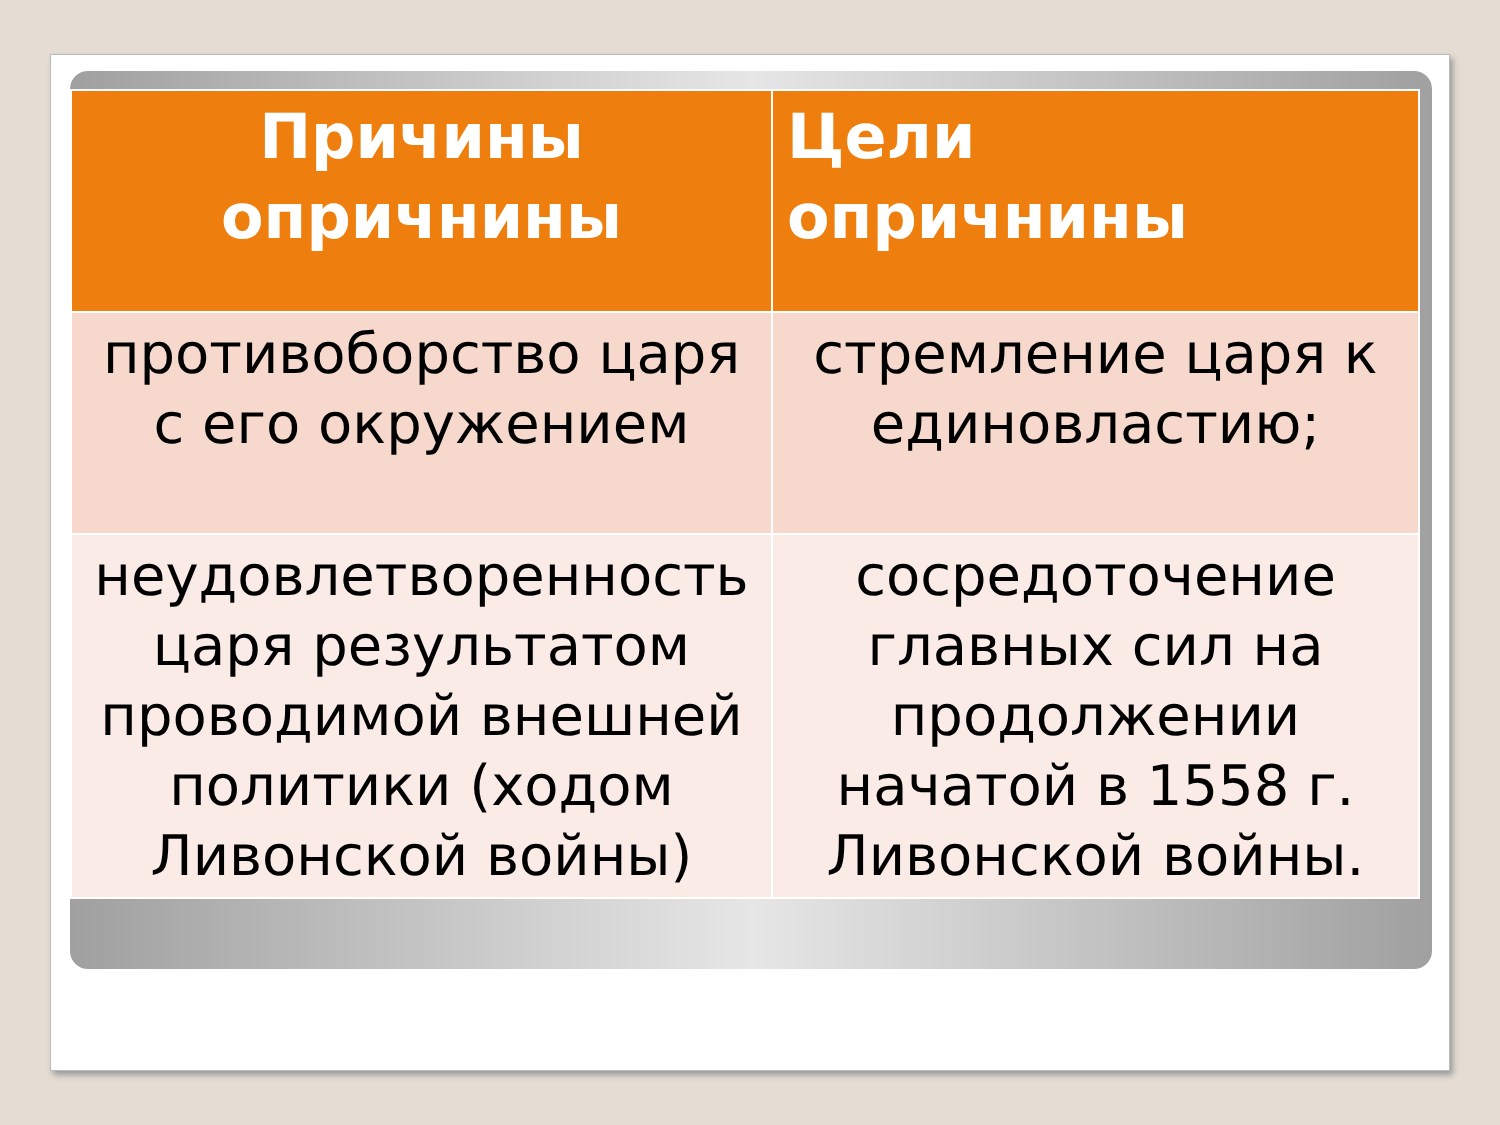| Причины опричнины | Цели опричнины |
| --- | --- |
| противоборство царя с его окружением | стремление царя к единовластию; |
| неудовлетворенность царя результатом проводимой внешней политики (ходом Ливонской войны) | сосредоточение главных сил на продолжении начатой в 1558 г. Ливонской войны. |